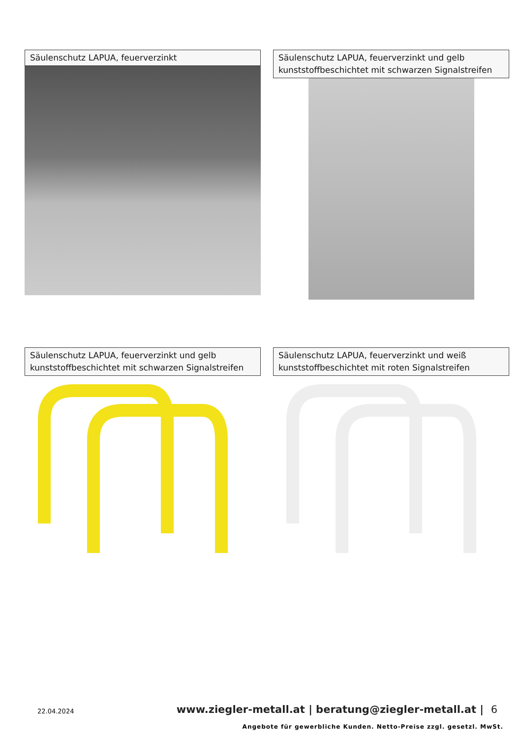Säulenschutz LAPUA, feuerverzinkt
Säulenschutz LAPUA, feuerverzinkt und gelb kunststoffbeschichtet mit schwarzen Signalstreifen
Säulenschutz LAPUA, feuerverzinkt und gelb kunststoffbeschichtet mit schwarzen Signalstreifen
Säulenschutz LAPUA, feuerverzinkt und weiß kunststoffbeschichtet mit roten Signalstreifen
22.04.2024
www.ziegler-metall.at | beratung@ziegler-metall.at | 6
Angebote für gewerbliche Kunden. Netto-Preise zzgl. gesetzl. MwSt.